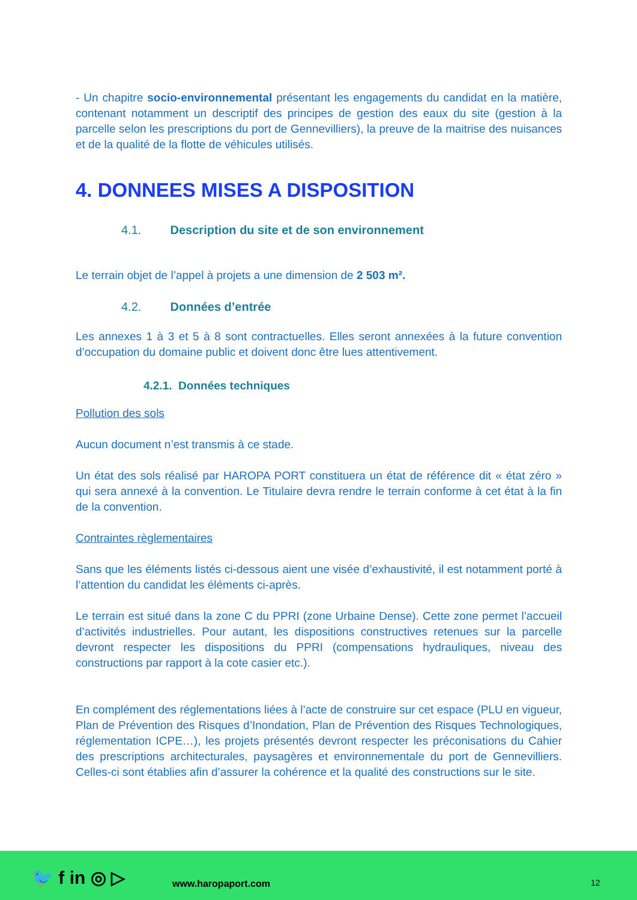- Un chapitre socio-environnemental présentant les engagements du candidat en la matière, contenant notamment un descriptif des principes de gestion des eaux du site (gestion à la parcelle selon les prescriptions du port de Gennevilliers), la preuve de la maitrise des nuisances et de la qualité de la flotte de véhicules utilisés.
4. DONNEES MISES A DISPOSITION
4.1. Description du site et de son environnement
Le terrain objet de l’appel à projets a une dimension de 2 503 m².
4.2. Données d’entrée
Les annexes 1 à 3 et 5 à 8 sont contractuelles. Elles seront annexées à la future convention d’occupation du domaine public et doivent donc être lues attentivement.
4.2.1. Données techniques
Pollution des sols
Aucun document n’est transmis à ce stade.
Un état des sols réalisé par HAROPA PORT constituera un état de référence dit « état zéro » qui sera annexé à la convention. Le Titulaire devra rendre le terrain conforme à cet état à la fin de la convention.
Contraintes règlementaires
Sans que les éléments listés ci-dessous aient une visée d’exhaustivité, il est notamment porté à l’attention du candidat les éléments ci-après.
Le terrain est situé dans la zone C du PPRI (zone Urbaine Dense). Cette zone permet l’accueil d’activités industrielles. Pour autant, les dispositions constructives retenues sur la parcelle devront respecter les dispositions du PPRI (compensations hydrauliques, niveau des constructions par rapport à la cote casier etc.).
En complément des réglementations liées à l’acte de construire sur cet espace (PLU en vigueur, Plan de Prévention des Risques d’Inondation, Plan de Prévention des Risques Technologiques, réglementation ICPE…), les projets présentés devront respecter les préconisations du Cahier des prescriptions architecturales, paysagères et environnementale du port de Gennevilliers. Celles-ci sont établies afin d’assurer la cohérence et la qualité des constructions sur le site.
🐦 f in ◎ ▷ www.haropaport.com 12